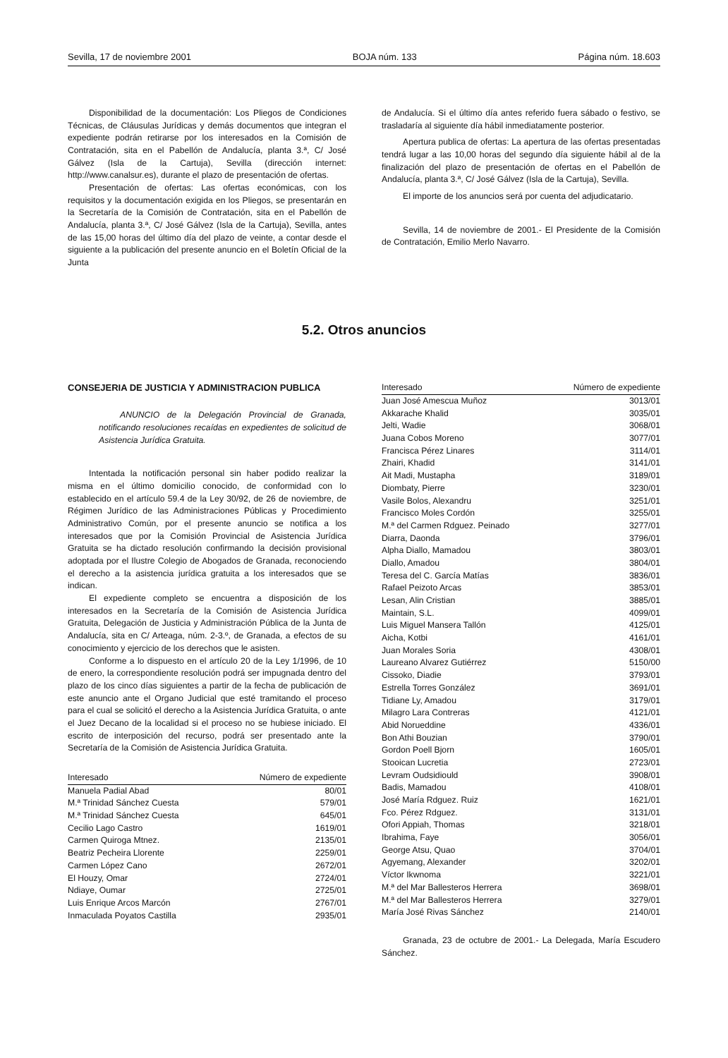Sevilla, 17 de noviembre 2001 BOJA núm. 133 Página núm. 18.603
Disponibilidad de la documentación: Los Pliegos de Condiciones Técnicas, de Cláusulas Jurídicas y demás documentos que integran el expediente podrán retirarse por los interesados en la Comisión de Contratación, sita en el Pabellón de Andalucía, planta 3.ª, C/ José Gálvez (Isla de la Cartuja), Sevilla (dirección internet: http://www.canalsur.es), durante el plazo de presentación de ofertas.
Presentación de ofertas: Las ofertas económicas, con los requisitos y la documentación exigida en los Pliegos, se presentarán en la Secretaría de la Comisión de Contratación, sita en el Pabellón de Andalucía, planta 3.ª, C/ José Gálvez (Isla de la Cartuja), Sevilla, antes de las 15,00 horas del último día del plazo de veinte, a contar desde el siguiente a la publicación del presente anuncio en el Boletín Oficial de la Junta
de Andalucía. Si el último día antes referido fuera sábado o festivo, se trasladaría al siguiente día hábil inmediatamente posterior.
Apertura publica de ofertas: La apertura de las ofertas presentadas tendrá lugar a las 10,00 horas del segundo día siguiente hábil al de la finalización del plazo de presentación de ofertas en el Pabellón de Andalucía, planta 3.ª, C/ José Gálvez (Isla de la Cartuja), Sevilla.
El importe de los anuncios será por cuenta del adjudicatario.
Sevilla, 14 de noviembre de 2001.- El Presidente de la Comisión de Contratación, Emilio Merlo Navarro.
5.2. Otros anuncios
CONSEJERIA DE JUSTICIA Y ADMINISTRACION PUBLICA
ANUNCIO de la Delegación Provincial de Granada, notificando resoluciones recaídas en expedientes de solicitud de Asistencia Jurídica Gratuita.
Intentada la notificación personal sin haber podido realizar la misma en el último domicilio conocido, de conformidad con lo establecido en el artículo 59.4 de la Ley 30/92, de 26 de noviembre, de Régimen Jurídico de las Administraciones Públicas y Procedimiento Administrativo Común, por el presente anuncio se notifica a los interesados que por la Comisión Provincial de Asistencia Jurídica Gratuita se ha dictado resolución confirmando la decisión provisional adoptada por el Ilustre Colegio de Abogados de Granada, reconociendo el derecho a la asistencia jurídica gratuita a los interesados que se indican.
El expediente completo se encuentra a disposición de los interesados en la Secretaría de la Comisión de Asistencia Jurídica Gratuita, Delegación de Justicia y Administración Pública de la Junta de Andalucía, sita en C/ Arteaga, núm. 2-3.º, de Granada, a efectos de su conocimiento y ejercicio de los derechos que le asisten.
Conforme a lo dispuesto en el artículo 20 de la Ley 1/1996, de 10 de enero, la correspondiente resolución podrá ser impugnada dentro del plazo de los cinco días siguientes a partir de la fecha de publicación de este anuncio ante el Organo Judicial que esté tramitando el proceso para el cual se solicitó el derecho a la Asistencia Jurídica Gratuita, o ante el Juez Decano de la localidad si el proceso no se hubiese iniciado. El escrito de interposición del recurso, podrá ser presentado ante la Secretaría de la Comisión de Asistencia Jurídica Gratuita.
| Interesado | Número de expediente |
| --- | --- |
| Manuela Padial Abad | 80/01 |
| M.ª Trinidad Sánchez Cuesta | 579/01 |
| M.ª Trinidad Sánchez Cuesta | 645/01 |
| Cecilio Lago Castro | 1619/01 |
| Carmen Quiroga Mtnez. | 2135/01 |
| Beatriz Pecheira Llorente | 2259/01 |
| Carmen López Cano | 2672/01 |
| El Houzy, Omar | 2724/01 |
| Ndiaye, Oumar | 2725/01 |
| Luis Enrique Arcos Marcón | 2767/01 |
| Inmaculada Poyatos Castilla | 2935/01 |
| Interesado | Número de expediente |
| --- | --- |
| Juan José Amescua Muñoz | 3013/01 |
| Akkarache Khalid | 3035/01 |
| Jelti, Wadie | 3068/01 |
| Juana Cobos Moreno | 3077/01 |
| Francisca Pérez Linares | 3114/01 |
| Zhairi, Khadid | 3141/01 |
| Ait Madi, Mustapha | 3189/01 |
| Diombaty, Pierre | 3230/01 |
| Vasile Bolos, Alexandru | 3251/01 |
| Francisco Moles Cordón | 3255/01 |
| M.ª del Carmen Rdguez. Peinado | 3277/01 |
| Diarra, Daonda | 3796/01 |
| Alpha Diallo, Mamadou | 3803/01 |
| Diallo, Amadou | 3804/01 |
| Teresa del C. García Matías | 3836/01 |
| Rafael Peizoto Arcas | 3853/01 |
| Lesan, Alin Cristian | 3885/01 |
| Maintain, S.L. | 4099/01 |
| Luis Miguel Mansera Tallón | 4125/01 |
| Aicha, Kotbi | 4161/01 |
| Juan Morales Soria | 4308/01 |
| Laureano Alvarez Gutiérrez | 5150/00 |
| Cissoko, Diadie | 3793/01 |
| Estrella Torres González | 3691/01 |
| Tidiane Ly, Amadou | 3179/01 |
| Milagro Lara Contreras | 4121/01 |
| Abid Norueddine | 4336/01 |
| Bon Athi Bouzian | 3790/01 |
| Gordon Poell Bjorn | 1605/01 |
| Stooican Lucretia | 2723/01 |
| Levram Oudsidiould | 3908/01 |
| Badis, Mamadou | 4108/01 |
| José María Rdguez. Ruiz | 1621/01 |
| Fco. Pérez Rdguez. | 3131/01 |
| Ofori Appiah, Thomas | 3218/01 |
| Ibrahima, Faye | 3056/01 |
| George Atsu, Quao | 3704/01 |
| Agyemang, Alexander | 3202/01 |
| Víctor Ikwnoma | 3221/01 |
| M.ª del Mar Ballesteros Herrera | 3698/01 |
| M.ª del Mar Ballesteros Herrera | 3279/01 |
| María José Rivas Sánchez | 2140/01 |
Granada, 23 de octubre de 2001.- La Delegada, María Escudero Sánchez.